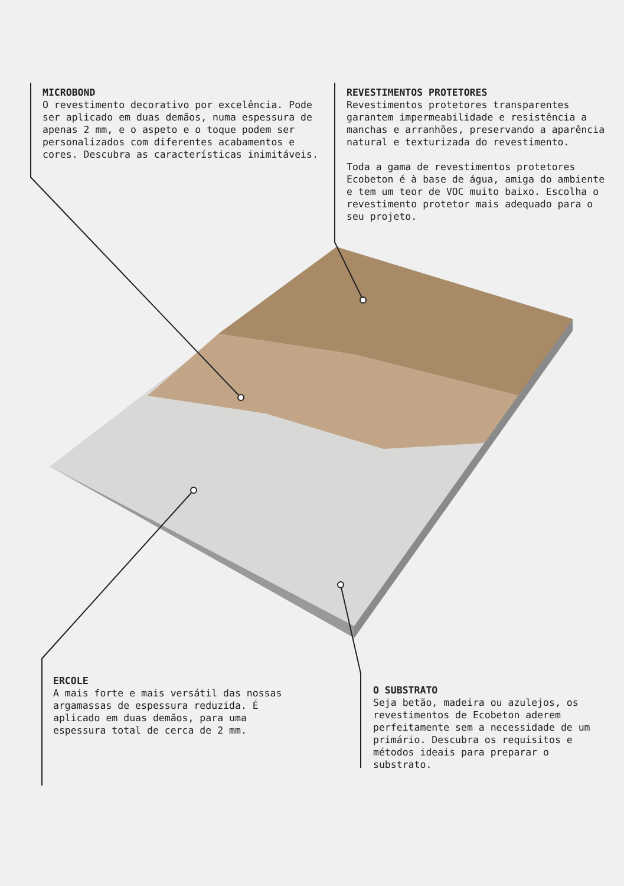MICROBOND
O revestimento decorativo por excelência. Pode ser aplicado em duas demãos, numa espessura de apenas 2 mm, e o aspeto e o toque podem ser personalizados com diferentes acabamentos e cores. Descubra as características inimitáveis.
REVESTIMENTOS PROTETORES
Revestimentos protetores transparentes garantem impermeabilidade e resistência a manchas e arranhões, preservando a aparência natural e texturizada do revestimento.
Toda a gama de revestimentos protetores Ecobeton é à base de água, amiga do ambiente e tem um teor de VOC muito baixo. Escolha o revestimento protetor mais adequado para o seu projeto.
ERCOLE
A mais forte e mais versátil das nossas argamassas de espessura reduzida. É aplicado em duas demãos, para uma espessura total de cerca de 2 mm.
O SUBSTRATO
Seja betão, madeira ou azulejos, os revestimentos de Ecobeton aderem perfeitamente sem a necessidade de um primário. Descubra os requisitos e métodos ideais para preparar o substrato.